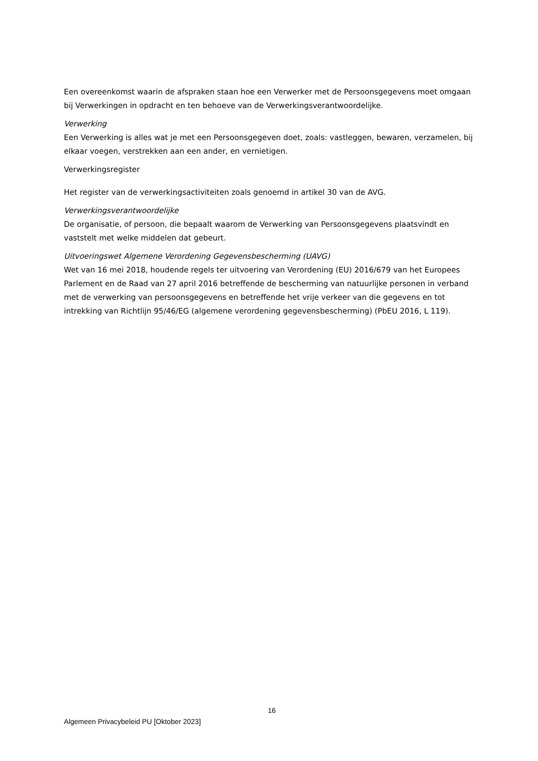Een overeenkomst waarin de afspraken staan hoe een Verwerker met de Persoonsgegevens moet omgaan bij Verwerkingen in opdracht en ten behoeve van de Verwerkingsverantwoordelijke.
Verwerking
Een Verwerking is alles wat je met een Persoonsgegeven doet, zoals: vastleggen, bewaren, verzamelen, bij elkaar voegen, verstrekken aan een ander, en vernietigen.
Verwerkingsregister
Het register van de verwerkingsactiviteiten zoals genoemd in artikel 30 van de AVG.
Verwerkingsverantwoordelijke
De organisatie, of persoon, die bepaalt waarom de Verwerking van Persoonsgegevens plaatsvindt en vaststelt met welke middelen dat gebeurt.
Uitvoeringswet Algemene Verordening Gegevensbescherming (UAVG)
Wet van 16 mei 2018, houdende regels ter uitvoering van Verordening (EU) 2016/679 van het Europees Parlement en de Raad van 27 april 2016 betreffende de bescherming van natuurlijke personen in verband met de verwerking van persoonsgegevens en betreffende het vrije verkeer van die gegevens en tot intrekking van Richtlijn 95/46/EG (algemene verordening gegevensbescherming) (PbEU 2016, L 119).
16
Algemeen Privacybeleid PU [Oktober 2023]